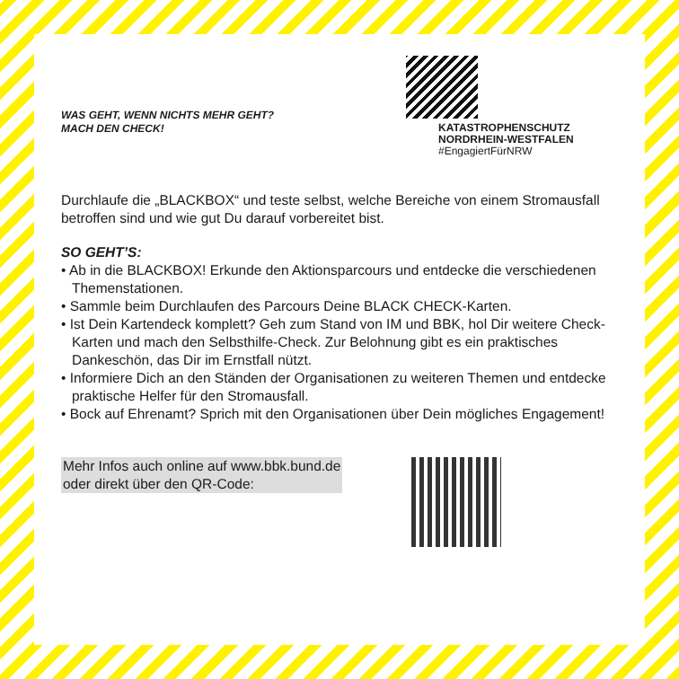WAS GEHT, WENN NICHTS MEHR GEHT?
MACH DEN CHECK!
KATASTROPHENSCHUTZ
NORDRHEIN-WESTFALEN
#EngagiertFürNRW
Durchlaufe die „BLACKBOX“ und teste selbst, welche Bereiche von einem Stromausfall betroffen sind und wie gut Du darauf vorbereitet bist.
SO GEHT’S:
• Ab in die BLACKBOX! Erkunde den Aktionsparcours und entdecke die verschiedenen Themenstationen.
• Sammle beim Durchlaufen des Parcours Deine BLACK CHECK-Karten.
• Ist Dein Kartendeck komplett? Geh zum Stand von IM und BBK, hol Dir weitere Check-Karten und mach den Selbsthilfe-Check. Zur Belohnung gibt es ein praktisches Dankeschön, das Dir im Ernstfall nützt.
• Informiere Dich an den Ständen der Organisationen zu weiteren Themen und entdecke praktische Helfer für den Stromausfall.
• Bock auf Ehrenamt? Sprich mit den Organisationen über Dein mögliches Engagement!
Mehr Infos auch online auf www.bbk.bund.de
oder direkt über den QR-Code: